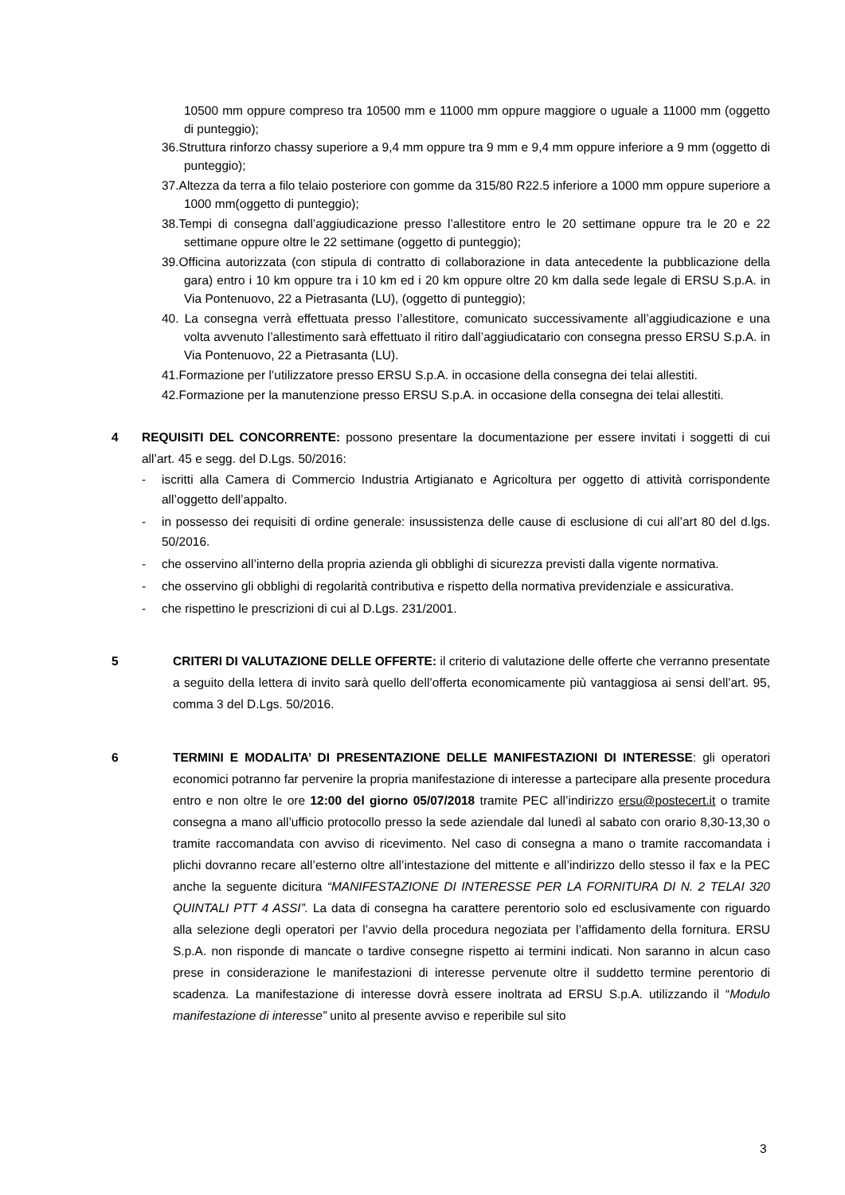10500 mm oppure compreso tra 10500 mm e 11000 mm oppure maggiore o uguale a 11000 mm (oggetto di punteggio);
36.Struttura rinforzo chassy superiore a 9,4 mm oppure tra 9 mm e 9,4 mm oppure inferiore a 9 mm (oggetto di punteggio);
37.Altezza da terra a filo telaio posteriore con gomme da 315/80 R22.5 inferiore a 1000 mm oppure superiore a 1000 mm(oggetto di punteggio);
38.Tempi di consegna dall’aggiudicazione presso l’allestitore entro le 20 settimane oppure tra le 20 e 22 settimane oppure oltre le 22 settimane (oggetto di punteggio);
39.Officina autorizzata (con stipula di contratto di collaborazione in data antecedente la pubblicazione della gara) entro i 10 km oppure tra i 10 km ed i 20 km oppure oltre 20 km dalla sede legale di ERSU S.p.A. in Via Pontenuovo, 22 a Pietrasanta (LU), (oggetto di punteggio);
40. La consegna verrà effettuata presso l’allestitore, comunicato successivamente all’aggiudicazione e una volta avvenuto l’allestimento sarà effettuato il ritiro dall’aggiudicatario con consegna presso ERSU S.p.A. in Via Pontenuovo, 22 a Pietrasanta (LU).
41.Formazione per l’utilizzatore presso ERSU S.p.A. in occasione della consegna dei telai allestiti.
42.Formazione per la manutenzione presso ERSU S.p.A. in occasione della consegna dei telai allestiti.
4
REQUISITI DEL CONCORRENTE: possono presentare la documentazione per essere invitati i soggetti di cui all’art. 45 e segg. del D.Lgs. 50/2016:
- iscritti alla Camera di Commercio Industria Artigianato e Agricoltura per oggetto di attività corrispondente all’oggetto dell’appalto.
- in possesso dei requisiti di ordine generale: insussistenza delle cause di esclusione di cui all’art 80 del d.lgs. 50/2016.
- che osservino all’interno della propria azienda gli obblighi di sicurezza previsti dalla vigente normativa.
- che osservino gli obblighi di regolarità contributiva e rispetto della normativa previdenziale e assicurativa.
- che rispettino le prescrizioni di cui al D.Lgs. 231/2001.
5
CRITERI DI VALUTAZIONE DELLE OFFERTE: il criterio di valutazione delle offerte che verranno presentate a seguito della lettera di invito sarà quello dell’offerta economicamente più vantaggiosa ai sensi dell’art. 95, comma 3 del D.Lgs. 50/2016.
6
TERMINI E MODALITA’ DI PRESENTAZIONE DELLE MANIFESTAZIONI DI INTERESSE: gli operatori economici potranno far pervenire la propria manifestazione di interesse a partecipare alla presente procedura entro e non oltre le ore 12:00 del giorno 05/07/2018 tramite PEC all’indirizzo ersu@postecert.it o tramite consegna a mano all’ufficio protocollo presso la sede aziendale dal lunedì al sabato con orario 8,30-13,30 o tramite raccomandata con avviso di ricevimento. Nel caso di consegna a mano o tramite raccomandata i plichi dovranno recare all’esterno oltre all’intestazione del mittente e all’indirizzo dello stesso il fax e la PEC anche la seguente dicitura “MANIFESTAZIONE DI INTERESSE PER LA FORNITURA DI N. 2 TELAI 320 QUINTALI PTT 4 ASSI”. La data di consegna ha carattere perentorio solo ed esclusivamente con riguardo alla selezione degli operatori per l’avvio della procedura negoziata per l’affidamento della fornitura. ERSU S.p.A. non risponde di mancate o tardive consegne rispetto ai termini indicati. Non saranno in alcun caso prese in considerazione le manifestazioni di interesse pervenute oltre il suddetto termine perentorio di scadenza. La manifestazione di interesse dovrà essere inoltrata ad ERSU S.p.A. utilizzando il “Modulo manifestazione di interesse” unito al presente avviso e reperibile sul sito
3